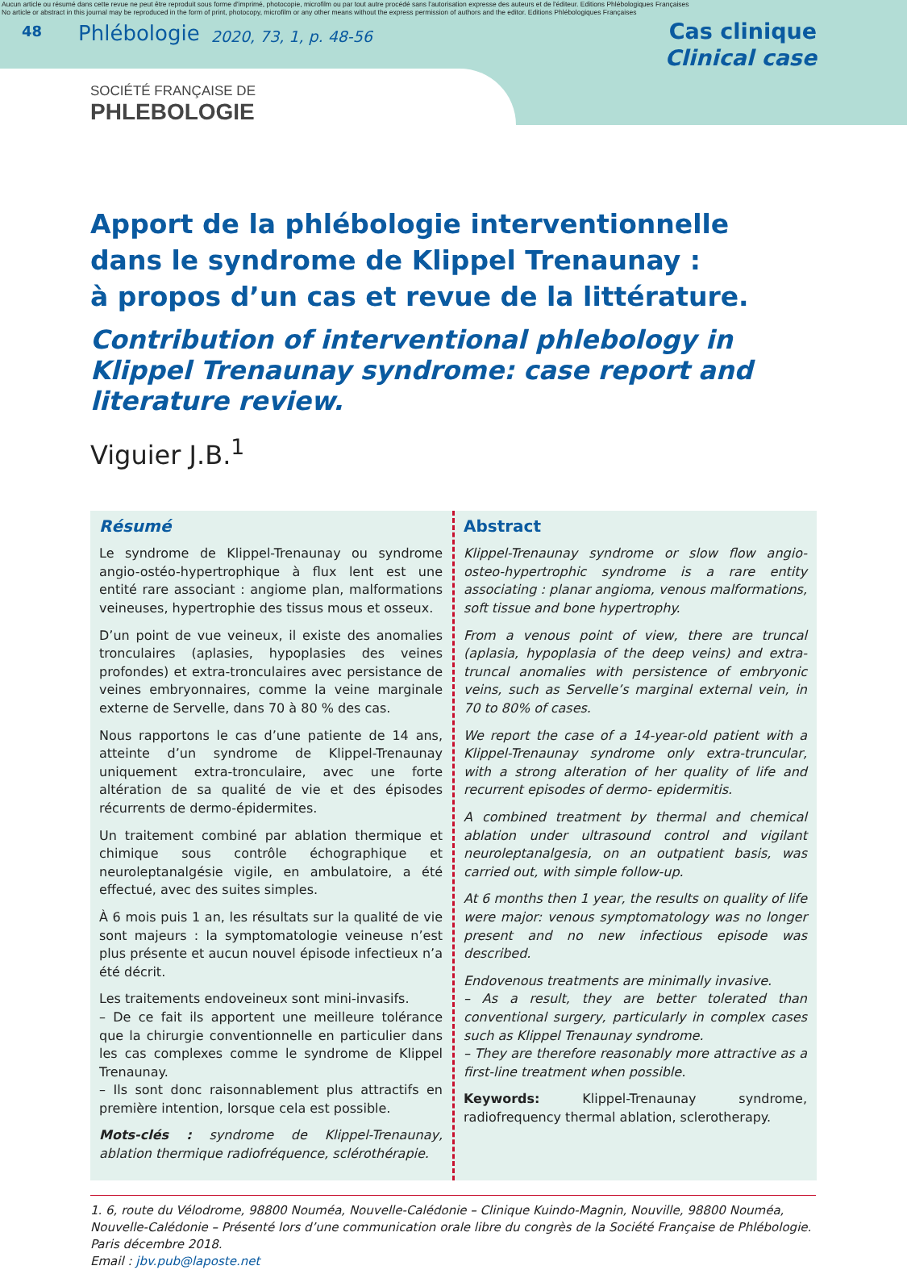Aucun article ou résumé dans cette revue ne peut être reproduit sous forme d'imprimé, photocopie, microfilm ou par tout autre procédé sans l'autorisation expresse des auteurs et de l'éditeur. Editions Phlébologiques Françaises
No article or abstract in this journal may be reproduced in the form of print, photocopy, microfilm or any other means without the express permission of authors and the editor. Editions Phlébologiques Françaises
48
Phlébologie
2020, 73, 1, p. 48-56
Cas clinique
Clinical case
SOCIÉTÉ FRANÇAISE DE
PHLEBOLOGIE
Apport de la phlébologie interventionnelle
dans le syndrome de Klippel Trenaunay :
à propos d’un cas et revue de la littérature.
Contribution of interventional phlebology in Klippel Trenaunay syndrome: case report and literature review.
Viguier J.B.<sup>1</sup>
Résumé
Le syndrome de Klippel-Trenaunay ou syndrome angio-ostéo-hypertrophique à flux lent est une entité rare associant : angiome plan, malformations veineuses, hypertrophie des tissus mous et osseux.
D’un point de vue veineux, il existe des anomalies tronculaires (aplasies, hypoplasies des veines profondes) et extra-tronculaires avec persistance de veines embryonnaires, comme la veine marginale externe de Servelle, dans 70 à 80 % des cas.
Nous rapportons le cas d’une patiente de 14 ans, atteinte d’un syndrome de Klippel-Trenaunay uniquement extra-tronculaire, avec une forte altération de sa qualité de vie et des épisodes récurrents de dermo-épidermites.
Un traitement combiné par ablation thermique et chimique sous contrôle échographique et neuroleptanalgésie vigile, en ambulatoire, a été effectué, avec des suites simples.
À 6 mois puis 1 an, les résultats sur la qualité de vie sont majeurs : la symptomatologie veineuse n’est plus présente et aucun nouvel épisode infectieux n’a été décrit.
Les traitements endoveineux sont mini-invasifs.
– De ce fait ils apportent une meilleure tolérance que la chirurgie conventionnelle en particulier dans les cas complexes comme le syndrome de Klippel Trenaunay.
– Ils sont donc raisonnablement plus attractifs en première intention, lorsque cela est possible.
Mots-clés : syndrome de Klippel-Trenaunay, ablation thermique radiofréquence, sclérothérapie.
Abstract
Klippel-Trenaunay syndrome or slow flow angio-osteo-hypertrophic syndrome is a rare entity associating : planar angioma, venous malformations, soft tissue and bone hypertrophy.
From a venous point of view, there are truncal (aplasia, hypoplasia of the deep veins) and extra-truncal anomalies with persistence of embryonic veins, such as Servelle’s marginal external vein, in 70 to 80% of cases.
We report the case of a 14-year-old patient with a Klippel-Trenaunay syndrome only extra-truncular, with a strong alteration of her quality of life and recurrent episodes of dermo- epidermitis.
A combined treatment by thermal and chemical ablation under ultrasound control and vigilant neuroleptanalgesia, on an outpatient basis, was carried out, with simple follow-up.
At 6 months then 1 year, the results on quality of life were major: venous symptomatology was no longer present and no new infectious episode was described.
Endovenous treatments are minimally invasive.
– As a result, they are better tolerated than conventional surgery, particularly in complex cases such as Klippel Trenaunay syndrome.
– They are therefore reasonably more attractive as a first-line treatment when possible.
Keywords: Klippel-Trenaunay syndrome, radiofrequency thermal ablation, sclerotherapy.
1. 6, route du Vélodrome, 98800 Nouméa, Nouvelle-Calédonie – Clinique Kuindo-Magnin, Nouville, 98800 Nouméa, Nouvelle-Calédonie – Présenté lors d’une communication orale libre du congrès de la Société Française de Phlébologie. Paris décembre 2018.
Email : jbv.pub@laposte.net